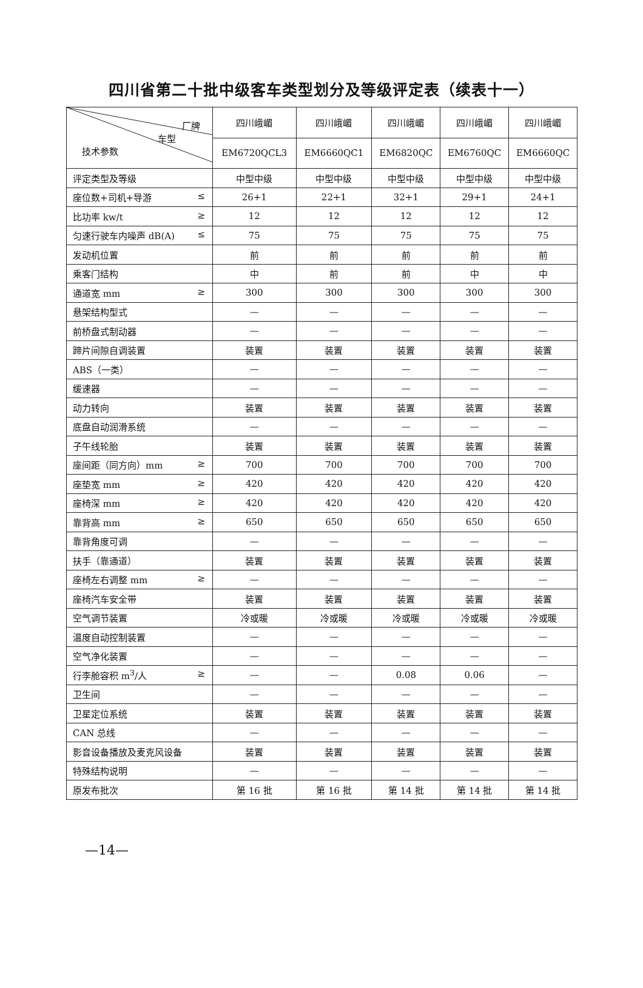四川省第二十批中级客车类型划分及等级评定表（续表十一）
| 厂牌 车型 技术参数 | 四川峨嵋 | 四川峨嵋 | 四川峨嵋 | 四川峨嵋 | 四川峨嵋 |
| | EM6720QCL3 | EM6660QC1 | EM6820QC | EM6760QC | EM6660QC |
| 评定类型及等级 | 中型中级 | 中型中级 | 中型中级 | 中型中级 | 中型中级 |
| 座位数+司机+导游 ≤ | 26+1 | 22+1 | 32+1 | 29+1 | 24+1 |
| 比功率 kw/t ≥ | 12 | 12 | 12 | 12 | 12 |
| 匀速行驶车内噪声 dB(A) ≤ | 75 | 75 | 75 | 75 | 75 |
| 发动机位置 | 前 | 前 | 前 | 前 | 前 |
| 乘客门结构 | 中 | 前 | 前 | 中 | 中 |
| 通道宽 mm ≥ | 300 | 300 | 300 | 300 | 300 |
| 悬架结构型式 | — | — | — | — | — |
| 前桥盘式制动器 | — | — | — | — | — |
| 蹄片间隙自调装置 | 装置 | 装置 | 装置 | 装置 | 装置 |
| ABS（一类） | — | — | — | — | — |
| 缓速器 | — | — | — | — | — |
| 动力转向 | 装置 | 装置 | 装置 | 装置 | 装置 |
| 底盘自动润滑系统 | — | — | — | — | — |
| 子午线轮胎 | 装置 | 装置 | 装置 | 装置 | 装置 |
| 座间距（同方向）mm ≥ | 700 | 700 | 700 | 700 | 700 |
| 座垫宽 mm ≥ | 420 | 420 | 420 | 420 | 420 |
| 座椅深 mm ≥ | 420 | 420 | 420 | 420 | 420 |
| 靠背高 mm ≥ | 650 | 650 | 650 | 650 | 650 |
| 靠背角度可调 | — | — | — | — | — |
| 扶手（靠通道） | 装置 | 装置 | 装置 | 装置 | 装置 |
| 座椅左右调整 mm ≥ | — | — | — | — | — |
| 座椅汽车安全带 | 装置 | 装置 | 装置 | 装置 | 装置 |
| 空气调节装置 | 冷或暖 | 冷或暖 | 冷或暖 | 冷或暖 | 冷或暖 |
| 温度自动控制装置 | — | — | — | — | — |
| 空气净化装置 | — | — | — | — | — |
| 行李舱容积 m<sup>3</sup>/人 ≥ | — | — | 0.08 | 0.06 | — |
| 卫生间 | — | — | — | — | — |
| 卫星定位系统 | 装置 | 装置 | 装置 | 装置 | 装置 |
| CAN 总线 | — | — | — | — | — |
| 影音设备播放及麦克风设备 | 装置 | 装置 | 装置 | 装置 | 装置 |
| 特殊结构说明 | — | — | — | — | — |
| 原发布批次 | 第 16 批 | 第 16 批 | 第 14 批 | 第 14 批 | 第 14 批 |
—14—